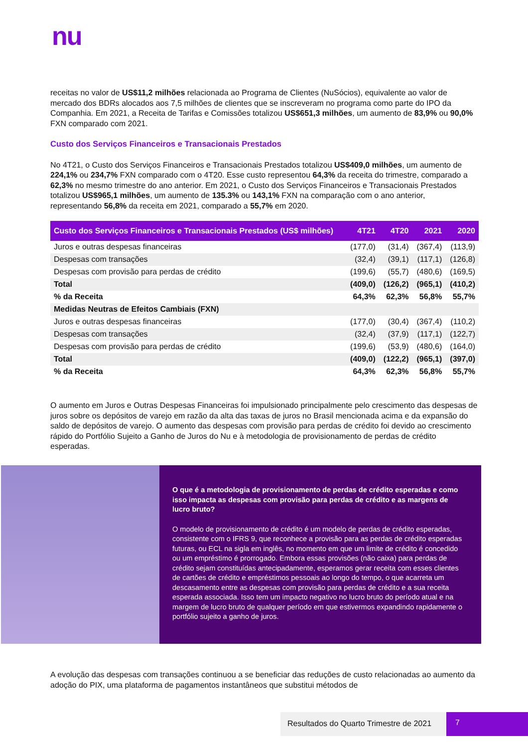nu
receitas no valor de US$11,2 milhões relacionada ao Programa de Clientes (NuSócios), equivalente ao valor de mercado dos BDRs alocados aos 7,5 milhões de clientes que se inscreveram no programa como parte do IPO da Companhia. Em 2021, a Receita de Tarifas e Comissões totalizou US$651,3 milhões, um aumento de 83,9% ou 90,0% FXN comparado com 2021.
Custo dos Serviços Financeiros e Transacionais Prestados
No 4T21, o Custo dos Serviços Financeiros e Transacionais Prestados totalizou US$409,0 milhões, um aumento de 224,1% ou 234,7% FXN comparado com o 4T20. Esse custo representou 64,3% da receita do trimestre, comparado a 62,3% no mesmo trimestre do ano anterior. Em 2021, o Custo dos Serviços Financeiros e Transacionais Prestados totalizou US$965,1 milhões, um aumento de 135.3% ou 143,1% FXN na comparação com o ano anterior, representando 56,8% da receita em 2021, comparado a 55,7% em 2020.
| Custo dos Serviços Financeiros e Transacionais Prestados (US$ milhões) | 4T21 | 4T20 | 2021 | 2020 |
| --- | --- | --- | --- | --- |
| Juros e outras despesas financeiras | (177,0) | (31,4) | (367,4) | (113,9) |
| Despesas com transações | (32,4) | (39,1) | (117,1) | (126,8) |
| Despesas com provisão para perdas de crédito | (199,6) | (55,7) | (480,6) | (169,5) |
| Total | (409,0) | (126,2) | (965,1) | (410,2) |
| % da Receita | 64,3% | 62,3% | 56,8% | 55,7% |
| Medidas Neutras de Efeitos Cambiais (FXN) | | | | |
| Juros e outras despesas financeiras | (177,0) | (30,4) | (367,4) | (110,2) |
| Despesas com transações | (32,4) | (37,9) | (117,1) | (122,7) |
| Despesas com provisão para perdas de crédito | (199,6) | (53,9) | (480,6) | (164,0) |
| Total | (409,0) | (122,2) | (965,1) | (397,0) |
| % da Receita | 64,3% | 62,3% | 56,8% | 55,7% |
O aumento em Juros e Outras Despesas Financeiras foi impulsionado principalmente pelo crescimento das despesas de juros sobre os depósitos de varejo em razão da alta das taxas de juros no Brasil mencionada acima e da expansão do saldo de depósitos de varejo. O aumento das despesas com provisão para perdas de crédito foi devido ao crescimento rápido do Portfólio Sujeito a Ganho de Juros do Nu e à metodologia de provisionamento de perdas de crédito esperadas.
O que é a metodologia de provisionamento de perdas de crédito esperadas e como isso impacta as despesas com provisão para perdas de crédito e as margens de lucro bruto?
O modelo de provisionamento de crédito é um modelo de perdas de crédito esperadas, consistente com o IFRS 9, que reconhece a provisão para as perdas de crédito esperadas futuras, ou ECL na sigla em inglês, no momento em que um limite de crédito é concedido ou um empréstimo é prorrogado. Embora essas provisões (não caixa) para perdas de crédito sejam constituídas antecipadamente, esperamos gerar receita com esses clientes de cartões de crédito e empréstimos pessoais ao longo do tempo, o que acarreta um descasamento entre as despesas com provisão para perdas de crédito e a sua receita esperada associada. Isso tem um impacto negativo no lucro bruto do período atual e na margem de lucro bruto de qualquer período em que estivermos expandindo rapidamente o portfólio sujeito a ganho de juros.
A evolução das despesas com transações continuou a se beneficiar das reduções de custo relacionadas ao aumento da adoção do PIX, uma plataforma de pagamentos instantâneos que substitui métodos de
Resultados do Quarto Trimestre de 2021
7